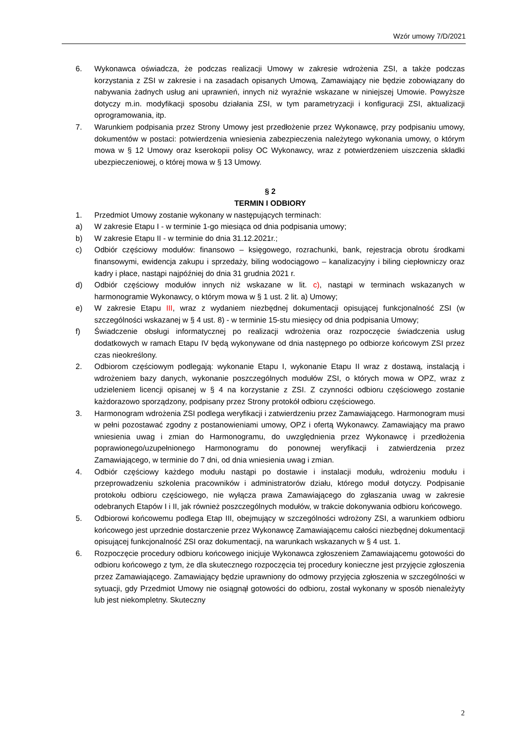Wzór umowy 7/D/2021
6. Wykonawca oświadcza, że podczas realizacji Umowy w zakresie wdrożenia ZSI, a także podczas korzystania z ZSI w zakresie i na zasadach opisanych Umową, Zamawiający nie będzie zobowiązany do nabywania żadnych usług ani uprawnień, innych niż wyraźnie wskazane w niniejszej Umowie. Powyższe dotyczy m.in. modyfikacji sposobu działania ZSI, w tym parametryzacji i konfiguracji ZSI, aktualizacji oprogramowania, itp.
7. Warunkiem podpisania przez Strony Umowy jest przedłożenie przez Wykonawcę, przy podpisaniu umowy, dokumentów w postaci: potwierdzenia wniesienia zabezpieczenia należytego wykonania umowy, o którym mowa w § 12 Umowy oraz kserokopii polisy OC Wykonawcy, wraz z potwierdzeniem uiszczenia składki ubezpieczeniowej, o której mowa w § 13 Umowy.
§ 2
TERMIN I ODBIORY
1. Przedmiot Umowy zostanie wykonany w następujących terminach:
a) W zakresie Etapu I - w terminie 1-go miesiąca od dnia podpisania umowy;
b) W zakresie Etapu II - w terminie do dnia 31.12.2021r.;
c) Odbiór częściowy modułów: finansowo – księgowego, rozrachunki, bank, rejestracja obrotu środkami finansowymi, ewidencja zakupu i sprzedaży, biling wodociągowo – kanalizacyjny i biling ciepłowniczy oraz kadry i płace, nastąpi najpóźniej do dnia 31 grudnia 2021 r.
d) Odbiór częściowy modułów innych niż wskazane w lit. c), nastąpi w terminach wskazanych w harmonogramie Wykonawcy, o którym mowa w § 1 ust. 2 lit. a) Umowy;
e) W zakresie Etapu III, wraz z wydaniem niezbędnej dokumentacji opisującej funkcjonalność ZSI (w szczególności wskazanej w § 4 ust. 8) - w terminie 15-stu miesięcy od dnia podpisania Umowy;
f) Świadczenie obsługi informatycznej po realizacji wdrożenia oraz rozpoczęcie świadczenia usług dodatkowych w ramach Etapu IV będą wykonywane od dnia następnego po odbiorze końcowym ZSI przez czas nieokreślony.
2. Odbiorom częściowym podlegają: wykonanie Etapu I, wykonanie Etapu II wraz z dostawą, instalacją i wdrożeniem bazy danych, wykonanie poszczególnych modułów ZSI, o których mowa w OPZ, wraz z udzieleniem licencji opisanej w § 4 na korzystanie z ZSI. Z czynności odbioru częściowego zostanie każdorazowo sporządzony, podpisany przez Strony protokół odbioru częściowego.
3. Harmonogram wdrożenia ZSI podlega weryfikacji i zatwierdzeniu przez Zamawiającego. Harmonogram musi w pełni pozostawać zgodny z postanowieniami umowy, OPZ i ofertą Wykonawcy. Zamawiający ma prawo wniesienia uwag i zmian do Harmonogramu, do uwzględnienia przez Wykonawcę i przedłożenia poprawionego/uzupełnionego Harmonogramu do ponownej weryfikacji i zatwierdzenia przez Zamawiającego, w terminie do 7 dni, od dnia wniesienia uwag i zmian.
4. Odbiór częściowy każdego modułu nastąpi po dostawie i instalacji modułu, wdrożeniu modułu i przeprowadzeniu szkolenia pracowników i administratorów działu, którego moduł dotyczy. Podpisanie protokołu odbioru częściowego, nie wyłącza prawa Zamawiającego do zgłaszania uwag w zakresie odebranych Etapów I i II, jak również poszczególnych modułów, w trakcie dokonywania odbioru końcowego.
5. Odbiorowi końcowemu podlega Etap III, obejmujący w szczególności wdrożony ZSI, a warunkiem odbioru końcowego jest uprzednie dostarczenie przez Wykonawcę Zamawiającemu całości niezbędnej dokumentacji opisującej funkcjonalność ZSI oraz dokumentacji, na warunkach wskazanych w § 4 ust. 1.
6. Rozpoczęcie procedury odbioru końcowego inicjuje Wykonawca zgłoszeniem Zamawiającemu gotowości do odbioru końcowego z tym, że dla skutecznego rozpoczęcia tej procedury konieczne jest przyjęcie zgłoszenia przez Zamawiającego. Zamawiający będzie uprawniony do odmowy przyjęcia zgłoszenia w szczególności w sytuacji, gdy Przedmiot Umowy nie osiągnął gotowości do odbioru, został wykonany w sposób nienależyty lub jest niekompletny. Skuteczny
2